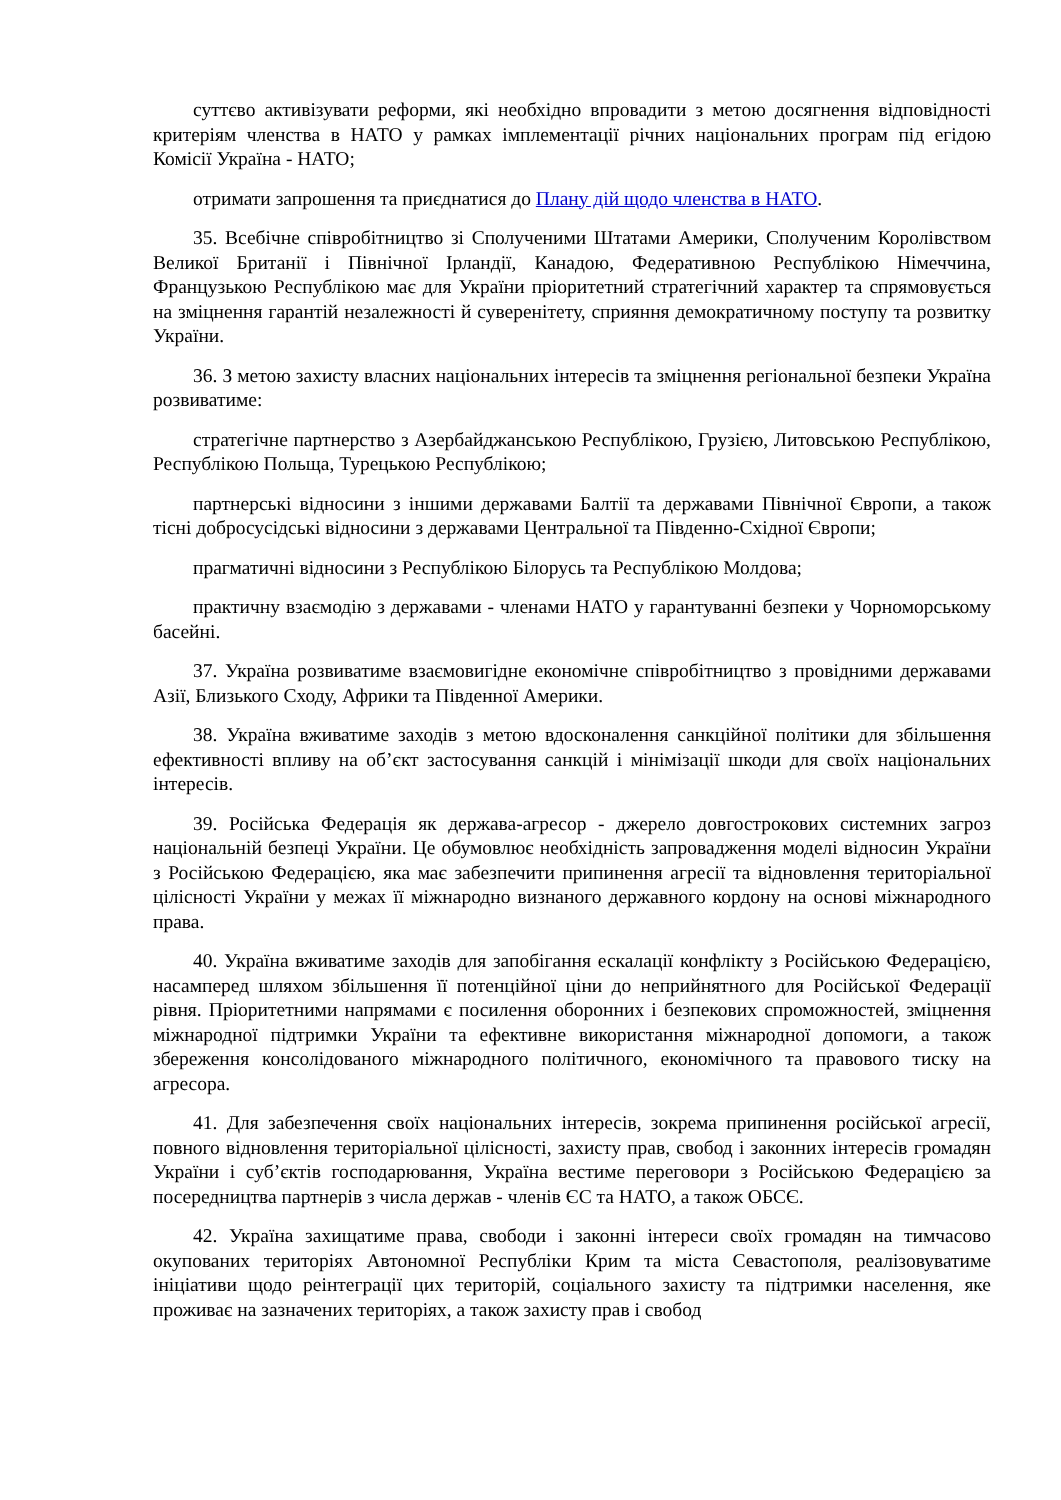суттєво активізувати реформи, які необхідно впровадити з метою досягнення відповідності критеріям членства в НАТО у рамках імплементації річних національних програм під егідою Комісії Україна - НАТО;
отримати запрошення та приєднатися до Плану дій щодо членства в НАТО.
35. Всебічне співробітництво зі Сполученими Штатами Америки, Сполученим Королівством Великої Британії і Північної Ірландії, Канадою, Федеративною Республікою Німеччина, Французькою Республікою має для України пріоритетний стратегічний характер та спрямовується на зміцнення гарантій незалежності й суверенітету, сприяння демократичному поступу та розвитку України.
36. З метою захисту власних національних інтересів та зміцнення регіональної безпеки Україна розвиватиме:
стратегічне партнерство з Азербайджанською Республікою, Грузією, Литовською Республікою, Республікою Польща, Турецькою Республікою;
партнерські відносини з іншими державами Балтії та державами Північної Європи, а також тісні добросусідські відносини з державами Центральної та Південно-Східної Європи;
прагматичні відносини з Республікою Білорусь та Республікою Молдова;
практичну взаємодію з державами - членами НАТО у гарантуванні безпеки у Чорноморському басейні.
37. Україна розвиватиме взаємовигідне економічне співробітництво з провідними державами Азії, Близького Сходу, Африки та Південної Америки.
38. Україна вживатиме заходів з метою вдосконалення санкційної політики для збільшення ефективності впливу на об’єкт застосування санкцій і мінімізації шкоди для своїх національних інтересів.
39. Російська Федерація як держава-агресор - джерело довгострокових системних загроз національній безпеці України. Це обумовлює необхідність запровадження моделі відносин України з Російською Федерацією, яка має забезпечити припинення агресії та відновлення територіальної цілісності України у межах її міжнародно визнаного державного кордону на основі міжнародного права.
40. Україна вживатиме заходів для запобігання ескалації конфлікту з Російською Федерацією, насамперед шляхом збільшення її потенційної ціни до неприйнятного для Російської Федерації рівня. Пріоритетними напрямами є посилення оборонних і безпекових спроможностей, зміцнення міжнародної підтримки України та ефективне використання міжнародної допомоги, а також збереження консолідованого міжнародного політичного, економічного та правового тиску на агресора.
41. Для забезпечення своїх національних інтересів, зокрема припинення російської агресії, повного відновлення територіальної цілісності, захисту прав, свобод і законних інтересів громадян України і суб’єктів господарювання, Україна вестиме переговори з Російською Федерацією за посередництва партнерів з числа держав - членів ЄС та НАТО, а також ОБСЄ.
42. Україна захищатиме права, свободи і законні інтереси своїх громадян на тимчасово окупованих територіях Автономної Республіки Крим та міста Севастополя, реалізовуватиме ініціативи щодо реінтеграції цих територій, соціального захисту та підтримки населення, яке проживає на зазначених територіях, а також захисту прав і свобод